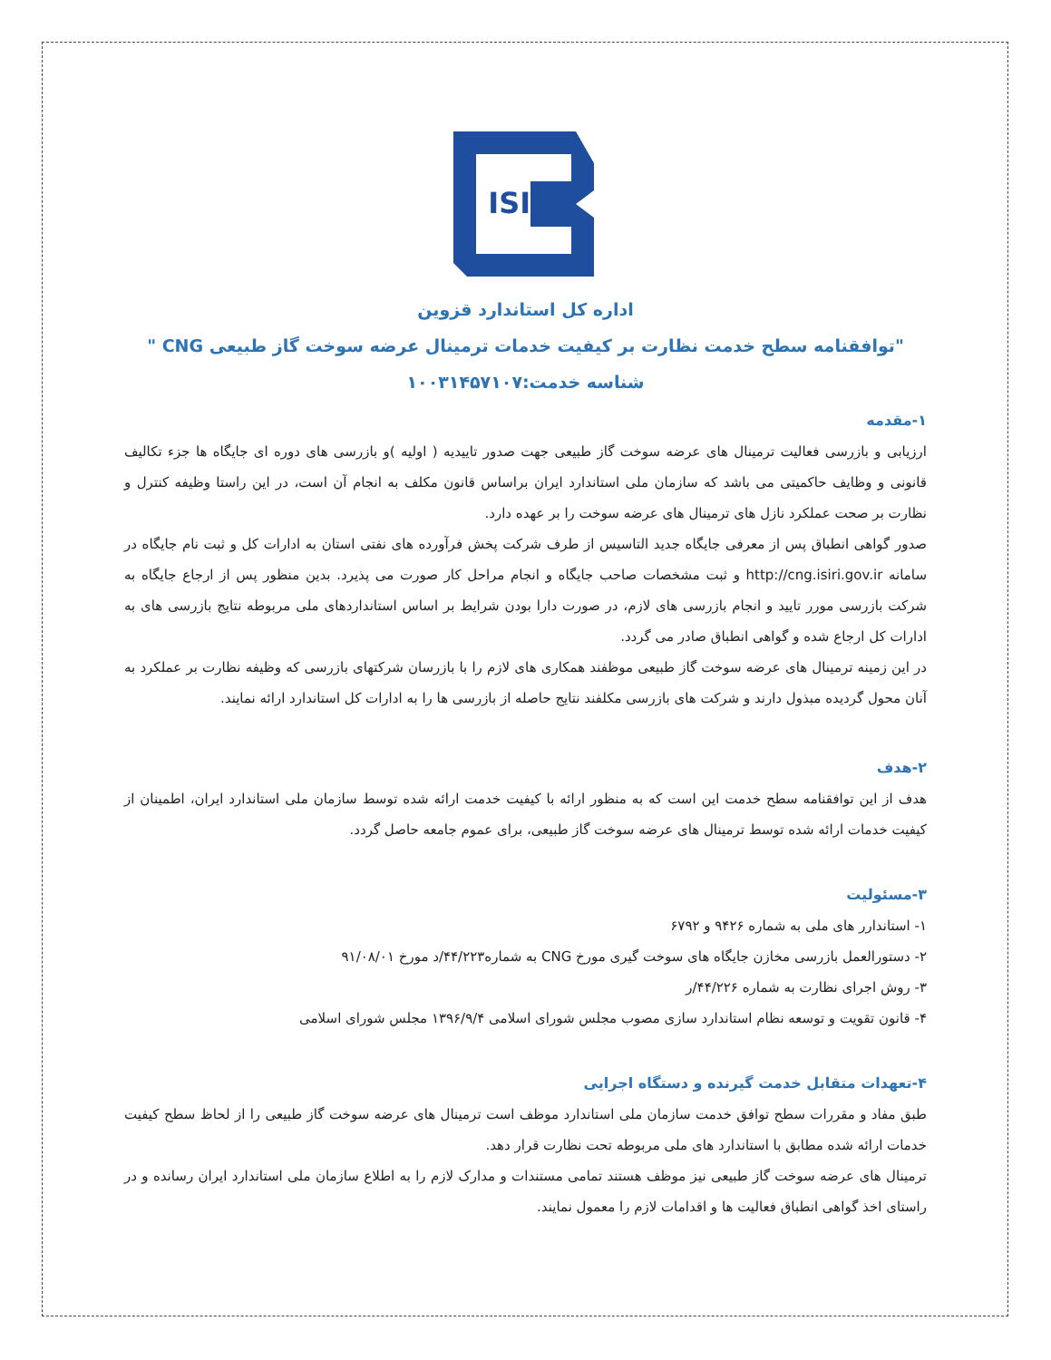ISIRI
اداره کل استاندارد قزوین
"توافقنامه سطح خدمت نظارت بر کیفیت خدمات ترمینال عرضه سوخت گاز طبیعی CNG "
شناسه خدمت:۱۰۰۳۱۴۵۷۱۰۷
۱-مقدمه
ارزیابی و بازرسی فعالیت ترمینال های عرضه سوخت گاز طبیعی جهت صدور تاییدیه ( اولیه )و بازرسی های دوره ای جایگاه ها جزء تکالیف قانونی و وظایف حاکمیتی می باشد که سازمان ملی استاندارد ایران براساس قانون مکلف به انجام آن است، در این راستا وظیفه کنترل و نظارت بر صحت عملکرد نازل های ترمینال های عرضه سوخت را بر عهده دارد.
صدور گواهی انطباق پس از معرفی جایگاه جدید التاسیس از طرف شرکت پخش فرآورده های نفتی استان به ادارات کل و ثبت نام جایگاه در سامانه http://cng.isiri.gov.ir و ثبت مشخصات صاحب جایگاه و انجام مراحل کار صورت می پذیرد. بدین منظور پس از ارجاع جایگاه به شرکت بازرسی مورر تایید و انجام بازرسی های لازم، در صورت دارا بودن شرایط بر اساس استانداردهای ملی مربوطه نتایج بازرسی های به ادارات کل ارجاع شده و گواهی انطباق صادر می گردد.
در این زمینه ترمینال های عرضه سوخت گاز طبیعی موظفند همکاری های لازم را با بازرسان شرکتهای بازرسی که وظیفه نظارت بر عملکرد به آنان محول گردیده مبذول دارند و شرکت های بازرسی مکلفند نتایج حاصله از بازرسی ها را به ادارات کل استاندارد ارائه نمایند.
۲-هدف
هدف از این توافقنامه سطح خدمت این است که به منظور ارائه با کیفیت خدمت ارائه شده توسط سازمان ملی استاندارد ایران، اطمینان از کیفیت خدمات ارائه شده توسط ترمینال های عرضه سوخت گاز طبیعی، برای عموم جامعه حاصل گردد.
۳-مسئولیت
۱- استاندارر های ملی به شماره ۹۴۲۶ و ۶۷۹۲
۲- دستورالعمل بازرسی مخازن جایگاه های سوخت گیری مورخ CNG به شماره۴۴/۲۲۳/د مورخ ۹۱/۰۸/۰۱
۳- روش اجرای نظارت به شماره ۴۴/۲۲۶/ر
۴- قانون تقویت و توسعه نظام استاندارد سازی مصوب مجلس شورای اسلامی ۱۳۹۶/۹/۴ مجلس شورای اسلامی
۴-تعهدات متقابل خدمت گیرنده و دستگاه اجرایی
طبق مفاد و مقررات سطح توافق خدمت سازمان ملی استاندارد موظف است ترمینال های عرضه سوخت گاز طبیعی را از لحاظ سطح کیفیت خدمات ارائه شده مطابق با استاندارد های ملی مربوطه تحت نظارت قرار دهد.
ترمینال های عرضه سوخت گاز طبیعی نیز موظف هستند تمامی مستندات و مدارک لازم را به اطلاع سازمان ملی استاندارد ایران رسانده و در راستای اخذ گواهی انطباق فعالیت ها و اقدامات لازم را معمول نمایند.